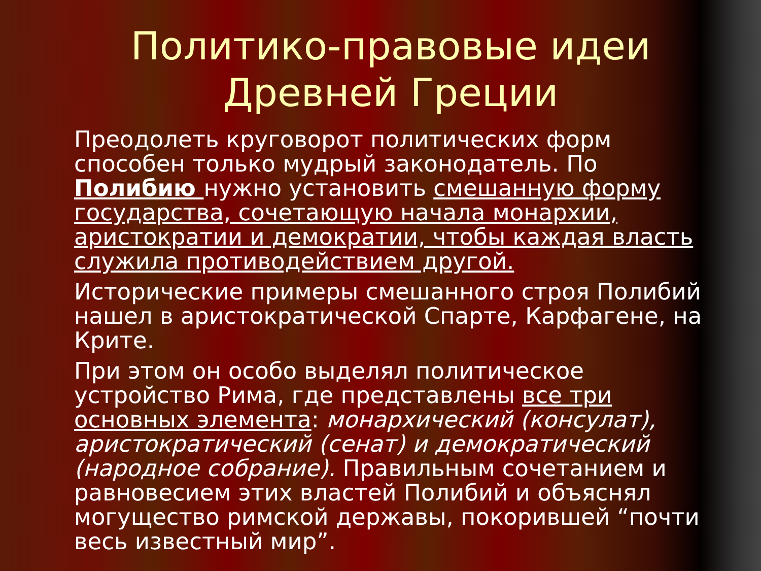Политико-правовые идеи Древней Греции
Преодолеть круговорот политических форм способен только мудрый законодатель. По Полибию нужно установить смешанную форму государства, сочетающую начала монархии, аристократии и демократии, чтобы каждая власть служила противодействием другой.
Исторические примеры смешанного строя Полибий нашел в аристократической Спарте, Карфагене, на Крите.
При этом он особо выделял политическое устройство Рима, где представлены все три основных элемента: монархический (консулат), аристократический (сенат) и демократический (народное собрание). Правильным сочетанием и равновесием этих властей Полибий и объяснял могущество римской державы, покорившей “почти весь известный мир”.